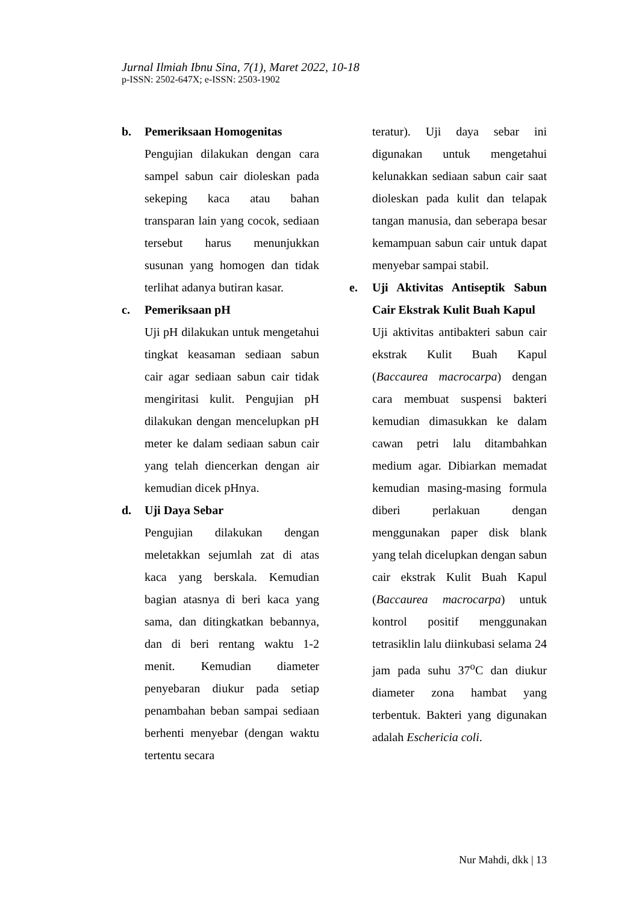Jurnal Ilmiah Ibnu Sina, 7(1), Maret 2022, 10-18
p-ISSN: 2502-647X; e-ISSN: 2503-1902
b. Pemeriksaan Homogenitas
Pengujian dilakukan dengan cara sampel sabun cair dioleskan pada sekeping kaca atau bahan transparan lain yang cocok, sediaan tersebut harus menunjukkan susunan yang homogen dan tidak terlihat adanya butiran kasar.
c. Pemeriksaan pH
Uji pH dilakukan untuk mengetahui tingkat keasaman sediaan sabun cair agar sediaan sabun cair tidak mengiritasi kulit. Pengujian pH dilakukan dengan mencelupkan pH meter ke dalam sediaan sabun cair yang telah diencerkan dengan air kemudian dicek pHnya.
d. Uji Daya Sebar
Pengujian dilakukan dengan meletakkan sejumlah zat di atas kaca yang berskala. Kemudian bagian atasnya di beri kaca yang sama, dan ditingkatkan bebannya, dan di beri rentang waktu 1-2 menit. Kemudian diameter penyebaran diukur pada setiap penambahan beban sampai sediaan berhenti menyebar (dengan waktu tertentu secara
teratur). Uji daya sebar ini digunakan untuk mengetahui kelunakkan sediaan sabun cair saat dioleskan pada kulit dan telapak tangan manusia, dan seberapa besar kemampuan sabun cair untuk dapat menyebar sampai stabil.
e. Uji Aktivitas Antiseptik Sabun Cair Ekstrak Kulit Buah Kapul
Uji aktivitas antibakteri sabun cair ekstrak Kulit Buah Kapul (Baccaurea macrocarpa) dengan cara membuat suspensi bakteri kemudian dimasukkan ke dalam cawan petri lalu ditambahkan medium agar. Dibiarkan memadat kemudian masing-masing formula diberi perlakuan dengan menggunakan paper disk blank yang telah dicelupkan dengan sabun cair ekstrak Kulit Buah Kapul (Baccaurea macrocarpa) untuk kontrol positif menggunakan tetrasiklin lalu diinkubasi selama 24 jam pada suhu 37<sup>o</sup>C dan diukur diameter zona hambat yang terbentuk. Bakteri yang digunakan adalah Eschericia coli.
Nur Mahdi, dkk | 13